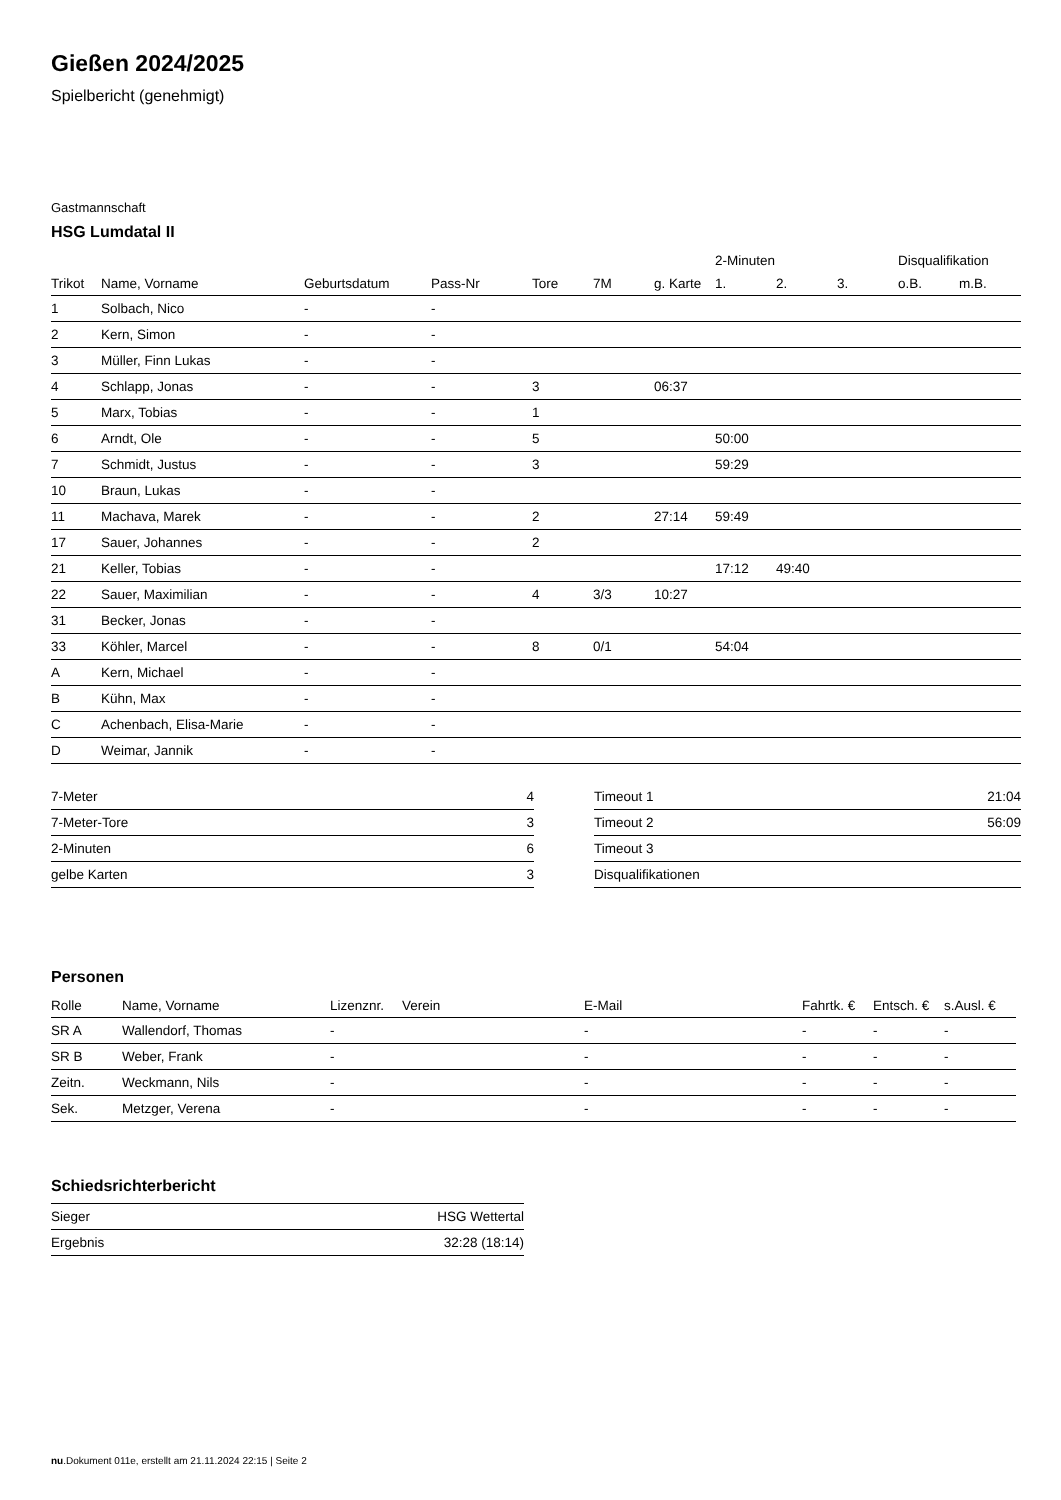Gießen 2024/2025
Spielbericht (genehmigt)
Gastmannschaft
HSG Lumdatal II
| | | | | | | | 2-Minuten | | | Disqualifikation | |
| --- | --- | --- | --- | --- | --- | --- | --- | --- | --- | --- | --- |
| Trikot | Name, Vorname | Geburtsdatum | Pass-Nr | Tore | 7M | g. Karte | 1. | 2. | 3. | o.B. | m.B. |
| 1 | Solbach, Nico | - | - | | | | | | | | |
| 2 | Kern, Simon | - | - | | | | | | | | |
| 3 | Müller, Finn Lukas | - | - | | | | | | | | |
| 4 | Schlapp, Jonas | - | - | 3 | | 06:37 | | | | | |
| 5 | Marx, Tobias | - | - | 1 | | | | | | | |
| 6 | Arndt, Ole | - | - | 5 | | | 50:00 | | | | |
| 7 | Schmidt, Justus | - | - | 3 | | | 59:29 | | | | |
| 10 | Braun, Lukas | - | - | | | | | | | | |
| 11 | Machava, Marek | - | - | 2 | | 27:14 | 59:49 | | | | |
| 17 | Sauer, Johannes | - | - | 2 | | | | | | | |
| 21 | Keller, Tobias | - | - | | | | 17:12 | 49:40 | | | |
| 22 | Sauer, Maximilian | - | - | 4 | 3/3 | 10:27 | | | | | |
| 31 | Becker, Jonas | - | - | | | | | | | | |
| 33 | Köhler, Marcel | - | - | 8 | 0/1 | | 54:04 | | | | |
| A | Kern, Michael | - | - | | | | | | | | |
| B | Kühn, Max | - | - | | | | | | | | |
| C | Achenbach, Elisa-Marie | - | - | | | | | | | | |
| D | Weimar, Jannik | - | - | | | | | | | | |
| 7-Meter | 4 |
| 7-Meter-Tore | 3 |
| 2-Minuten | 6 |
| gelbe Karten | 3 |
| Timeout 1 | 21:04 |
| Timeout 2 | 56:09 |
| Timeout 3 | |
| Disqualifikationen | |
Personen
| Rolle | Name, Vorname | Lizenznr. | Verein | E-Mail | Fahrtk. € | Entsch. € | s.Ausl. € |
| --- | --- | --- | --- | --- | --- | --- | --- |
| SR A | Wallendorf, Thomas | - | | - | - | - | - |
| SR B | Weber, Frank | - | | - | - | - | - |
| Zeitn. | Weckmann, Nils | - | | - | - | - | - |
| Sek. | Metzger, Verena | - | | - | - | - | - |
Schiedsrichterbericht
| Sieger | HSG Wettertal |
| Ergebnis | 32:28 (18:14) |
nu.Dokument 011e, erstellt am 21.11.2024 22:15 | Seite 2